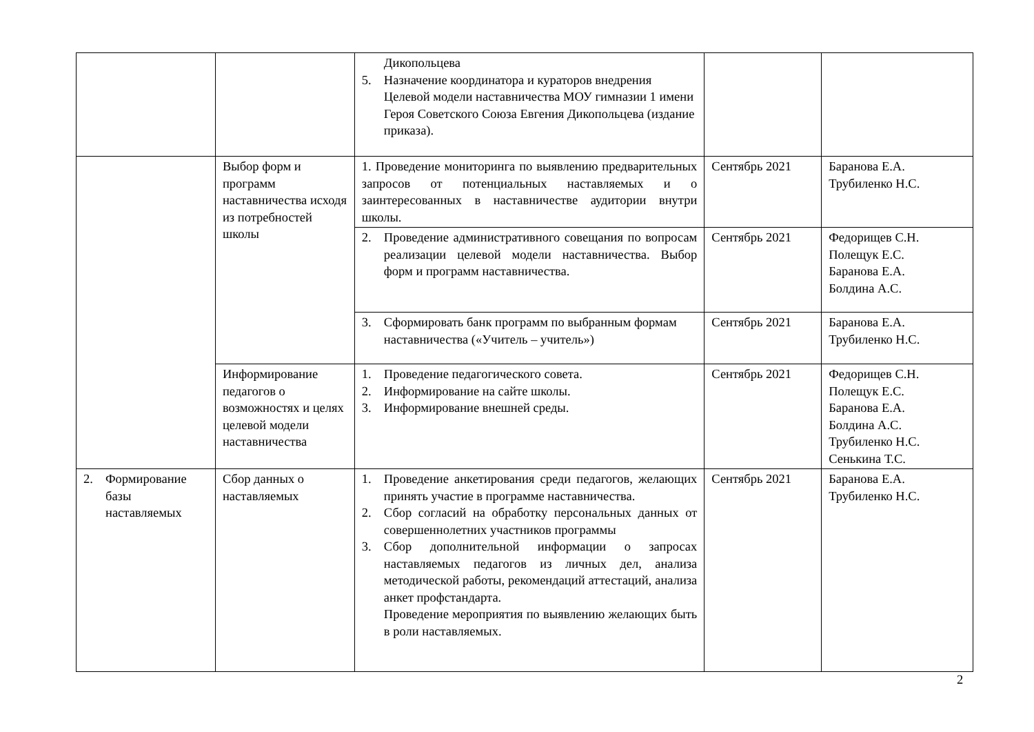| | | Дикопольцева 5. Назначение координатора и кураторов внедрения Целевой модели наставничества МОУ гимназии 1 имени Героя Советского Союза Евгения Дикопольцева (издание приказа). | | |
| | Выбор форм и программ наставничества исходя из потребностей школы | 1. Проведение мониторинга по выявлению предварительных запросов от потенциальных наставляемых и о заинтересованных в наставничестве аудитории внутри школы. | Сентябрь 2021 | Баранова Е.А. Трубиленко Н.С. |
| | | 2. Проведение административного совещания по вопросам реализации целевой модели наставничества. Выбор форм и программ наставничества. | Сентябрь 2021 | Федорищев С.Н. Полещук Е.С. Баранова Е.А. Болдина А.С. |
| | | 3. Сформировать банк программ по выбранным формам наставничества («Учитель – учитель») | Сентябрь 2021 | Баранова Е.А. Трубиленко Н.С. |
| | Информирование педагогов о возможностях и целях целевой модели наставничества | 1. Проведение педагогического совета. 2. Информирование на сайте школы. 3. Информирование внешней среды. | Сентябрь 2021 | Федорищев С.Н. Полещук Е.С. Баранова Е.А. Болдина А.С. Трубиленко Н.С. Сенькина Т.С. |
| 2. Формирование базы наставляемых | Сбор данных о наставляемых | 1. Проведение анкетирования среди педагогов, желающих принять участие в программе наставничества. 2. Сбор согласий на обработку персональных данных от совершеннолетних участников программы 3. Сбор дополнительной информации о запросах наставляемых педагогов из личных дел, анализа методической работы, рекомендаций аттестаций, анализа анкет профстандарта. Проведение мероприятия по выявлению желающих быть в роли наставляемых. | Сентябрь 2021 | Баранова Е.А. Трубиленко Н.С. |
2